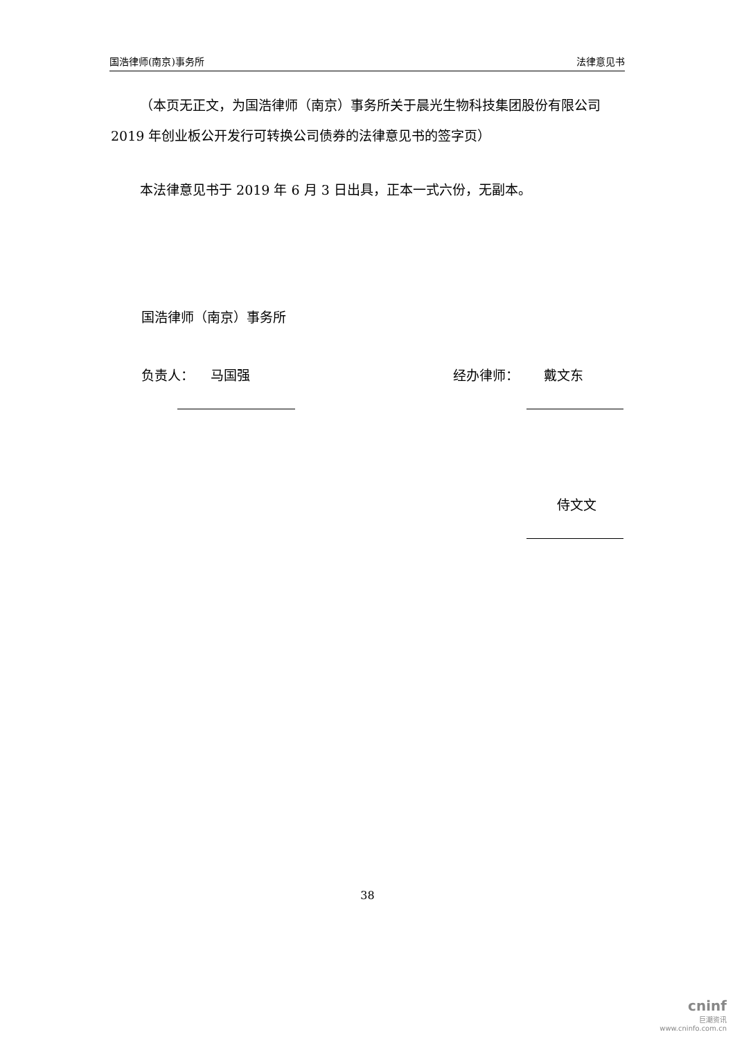国浩律师(南京)事务所 法律意见书
（本页无正文，为国浩律师（南京）事务所关于晨光生物科技集团股份有限公司 2019 年创业板公开发行可转换公司债券的法律意见书的签字页）
本法律意见书于 2019 年 6 月 3 日出具，正本一式六份，无副本。
国浩律师（南京）事务所
负责人： 马国强 经办律师： 戴文东
侍文文
38
cninf
巨潮资讯
www.cninfo.com.cn